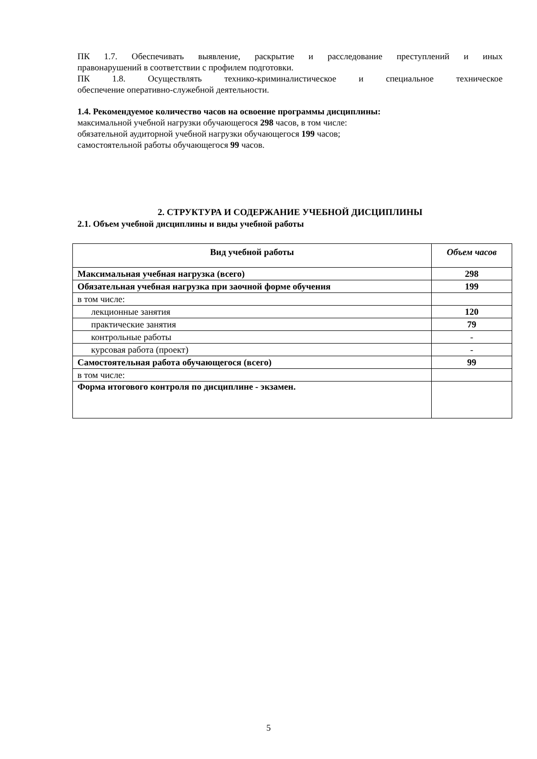ПК 1.7. Обеспечивать выявление, раскрытие и расследование преступлений и иных
правонарушений в соответствии с профилем подготовки.
ПК 1.8. Осуществлять технико-криминалистическое и специальное техническое
обеспечение оперативно-служебной деятельности.
1.4. Рекомендуемое количество часов на освоение программы дисциплины:
максимальной учебной нагрузки обучающегося 298 часов, в том числе:
обязательной аудиторной учебной нагрузки обучающегося 199 часов;
самостоятельной работы обучающегося 99 часов.
2. СТРУКТУРА И СОДЕРЖАНИЕ УЧЕБНОЙ ДИСЦИПЛИНЫ
2.1. Объем учебной дисциплины и виды учебной работы
| Вид учебной работы | Объем часов |
| --- | --- |
| Максимальная учебная нагрузка (всего) | 298 |
| Обязательная учебная нагрузка при заочной форме обучения | 199 |
| в том числе: | |
| лекционные занятия | 120 |
| практические занятия | 79 |
| контрольные работы | - |
| курсовая работа (проект) | - |
| Самостоятельная работа обучающегося (всего) | 99 |
| в том числе: | |
| Форма итогового контроля по дисциплине - экзамен. | |
5